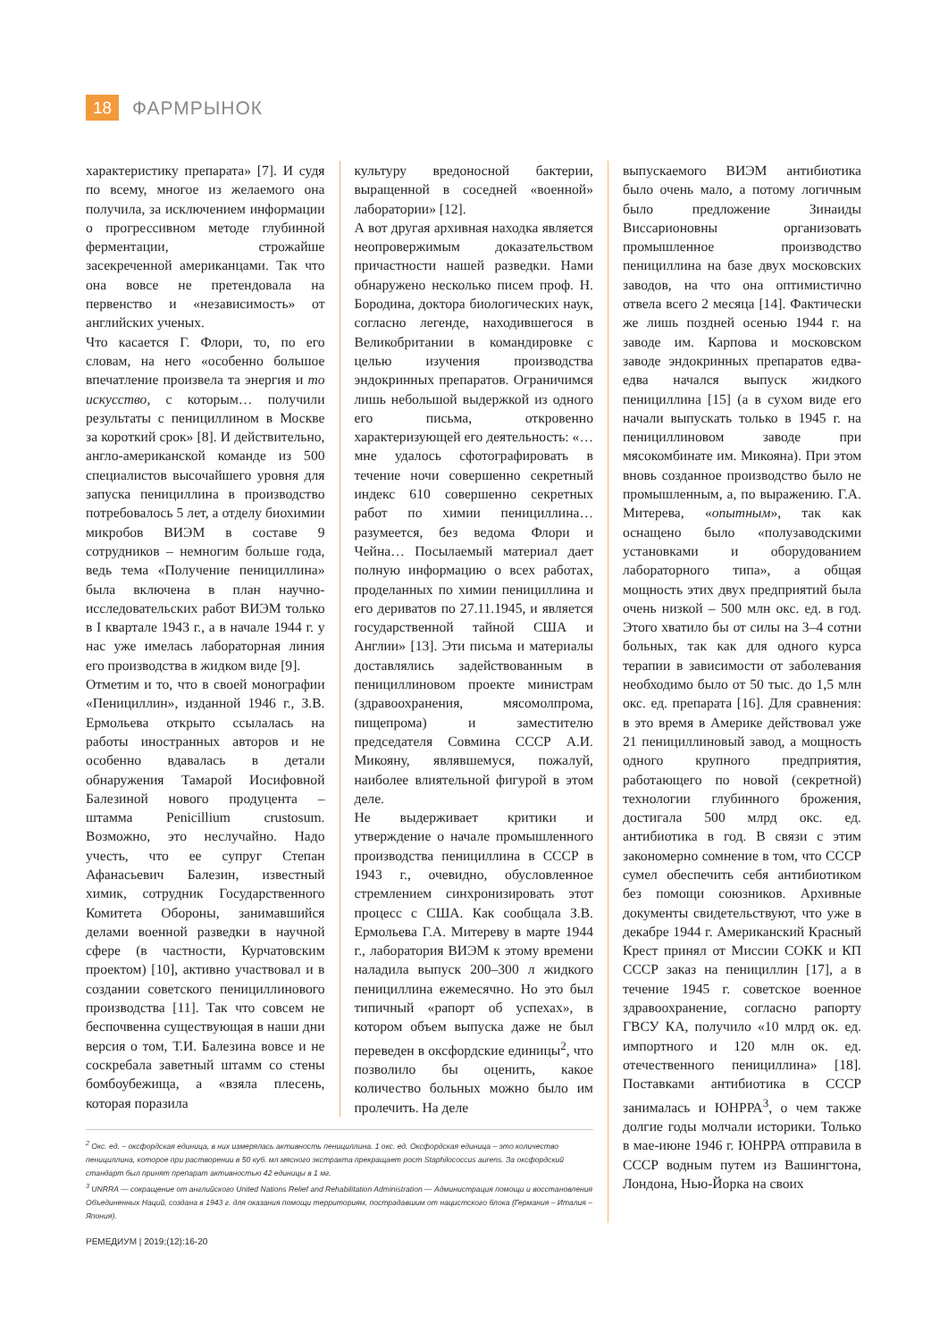18
ФАРМРЫНОК
характеристику препарата» [7]. И судя по всему, многое из желаемого она получила, за исключением информации о прогрессивном методе глубинной ферментации, строжайше засекреченной американцами. Так что она вовсе не претендовала на первенство и «независимость» от английских ученых.
Что касается Г. Флори, то, по его словам, на него «особенно большое впечатление произвела та энергия и то искусство, с которым… получили результаты с пенициллином в Москве за короткий срок» [8]. И действительно, англо-американской команде из 500 специалистов высочайшего уровня для запуска пенициллина в производство потребовалось 5 лет, а отделу биохимии микробов ВИЭМ в составе 9 сотрудников – немногим больше года, ведь тема «Получение пенициллина» была включена в план научно-исследовательских работ ВИЭМ только в I квартале 1943 г., а в начале 1944 г. у нас уже имелась лабораторная линия его производства в жидком виде [9].
Отметим и то, что в своей монографии «Пенициллин», изданной 1946 г., З.В. Ермольева открыто ссылалась на работы иностранных авторов и не особенно вдавалась в детали обнаружения Тамарой Иосифовной Балезиной нового продуцента – штамма Penicillium crustosum. Возможно, это неслучайно. Надо учесть, что ее супруг Степан Афанасьевич Балезин, известный химик, сотрудник Государственного Комитета Обороны, занимавшийся делами военной разведки в научной сфере (в частности, Курчатовским проектом) [10], активно участвовал и в создании советского пенициллинового производства [11]. Так что совсем не беспочвенна существующая в наши дни версия о том, Т.И. Балезина вовсе и не соскребала заветный штамм со стены бомбоубежища, а «взяла плесень, которая поразила
культуру вредоносной бактерии, выращенной в соседней «военной» лаборатории» [12].
А вот другая архивная находка является неопровержимым доказательством причастности нашей разведки. Нами обнаружено несколько писем проф. Н. Бородина, доктора биологических наук, согласно легенде, находившегося в Великобритании в командировке с целью изучения производства эндокринных препаратов. Ограничимся лишь небольшой выдержкой из одного его письма, откровенно характеризующей его деятельность: «…мне удалось сфотографировать в течение ночи совершенно секретный индекс 610 совершенно секретных работ по химии пенициллина… разумеется, без ведома Флори и Чейна… Посылаемый материал дает полную информацию о всех работах, проделанных по химии пенициллина и его дериватов по 27.11.1945, и является государственной тайной США и Англии» [13]. Эти письма и материалы доставлялись задействованным в пенициллиновом проекте министрам (здравоохранения, мясомолпрома, пищепрома) и заместителю председателя Совмина СССР А.И. Микояну, являвшемуся, пожалуй, наиболее влиятельной фигурой в этом деле.
Не выдерживает критики и утверждение о начале промышленного производства пенициллина в СССР в 1943 г., очевидно, обусловленное стремлением синхронизировать этот процесс с США. Как сообщала З.В. Ермольева Г.А. Митереву в марте 1944 г., лаборатория ВИЭМ к этому времени наладила выпуск 200–300 л жидкого пенициллина ежемесячно. Но это был типичный «рапорт об успехах», в котором объем выпуска даже не был переведен в оксфордские единицы<sup>2</sup>, что позволило бы оценить, какое количество больных можно было им пролечить. На деле
<sup>2</sup> Окс. ед. – оксфордская единица, в них измерялась активность пенициллина. 1 окс. ед. Оксфордская единица – это количество пенициллина, которое при растворении в 50 куб. мл мясного экстракта прекращает рост Staphilococcus aurens. За оксфордский стандарт был принят препарат активностью 42 единицы в 1 мг.
<sup>3</sup> UNRRA — сокращение от английского United Nations Relief and Rehabilitation Administration — Администрация помощи и восстановления Объединенных Наций, создана в 1943 г. для оказания помощи территориям, пострадавшим от нацистского блока (Германия – Италия – Япония).
выпускаемого ВИЭМ антибиотика было очень мало, а потому логичным было предложение Зинаиды Виссарионовны организовать промышленное производство пенициллина на базе двух московских заводов, на что она оптимистично отвела всего 2 месяца [14]. Фактически же лишь поздней осенью 1944 г. на заводе им. Карпова и московском заводе эндокринных препаратов едва-едва начался выпуск жидкого пенициллина [15] (а в сухом виде его начали выпускать только в 1945 г. на пенициллиновом заводе при мясокомбинате им. Микояна). При этом вновь созданное производство было не промышленным, а, по выражению. Г.А. Митерева, «опытным», так как оснащено было «полузаводскими установками и оборудованием лабораторного типа», а общая мощность этих двух предприятий была очень низкой – 500 млн окс. ед. в год. Этого хватило бы от силы на 3–4 сотни больных, так как для одного курса терапии в зависимости от заболевания необходимо было от 50 тыс. до 1,5 млн окс. ед. препарата [16]. Для сравнения: в это время в Америке действовал уже 21 пенициллиновый завод, а мощность одного крупного предприятия, работающего по новой (секретной) технологии глубинного брожения, достигала 500 млрд окс. ед. антибиотика в год. В связи с этим закономерно сомнение в том, что СССР сумел обеспечить себя антибиотиком без помощи союзников. Архивные документы свидетельствуют, что уже в декабре 1944 г. Американский Красный Крест принял от Миссии СОКК и КП СССР заказ на пенициллин [17], а в течение 1945 г. советское военное здравоохранение, согласно рапорту ГВСУ КА, получило «10 млрд ок. ед. импортного и 120 млн ок. ед. отечественного пенициллина» [18]. Поставками антибиотика в СССР занималась и ЮНРРА<sup>3</sup>, о чем также долгие годы молчали историки. Только в мае-июне 1946 г. ЮНРРА отправила в СССР водным путем из Вашингтона, Лондона, Нью-Йорка на своих
РЕМЕДИУМ | 2019;(12):16-20